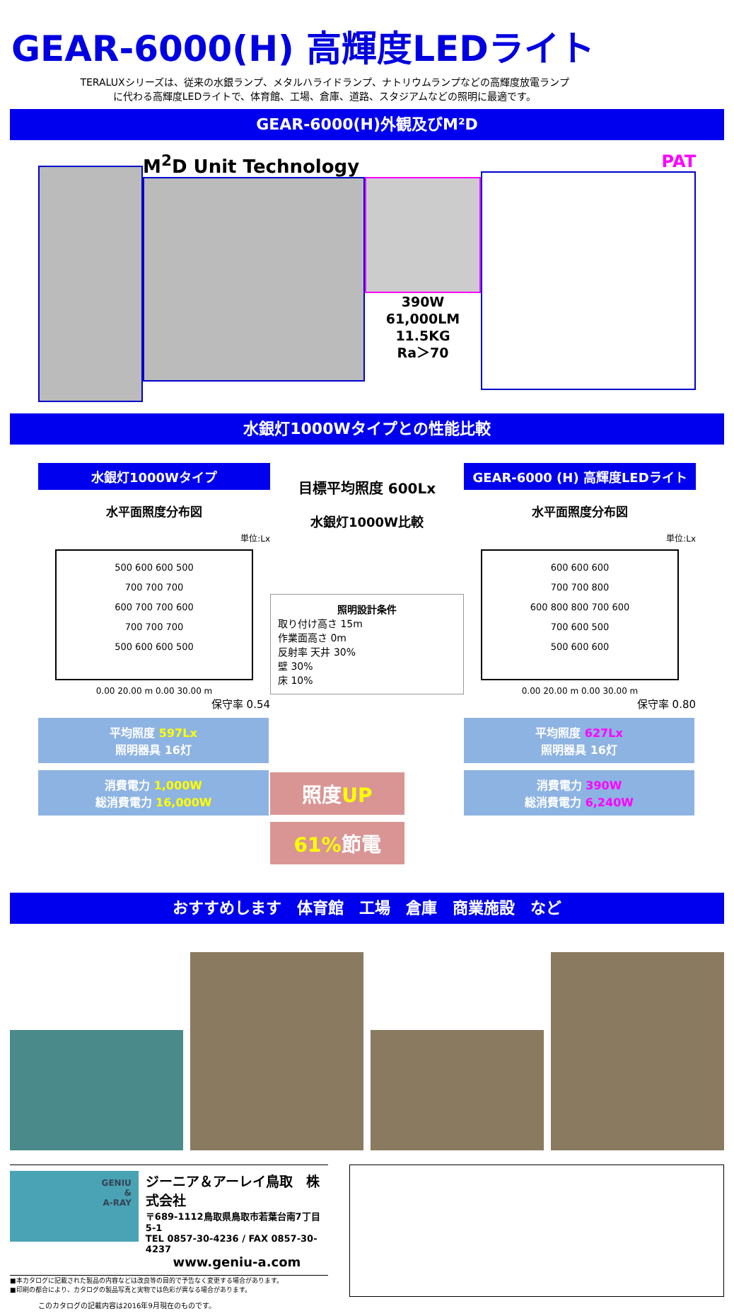GEAR-6000(H) 高輝度LEDライト
TERALUXシリーズは、従来の水銀ランプ、メタルハライドランプ、ナトリウムランプなどの高輝度放電ランプ
に代わる高輝度LEDライトで、体育館、工場、倉庫、道路、スタジアムなどの照明に最適です。
GEAR-6000(H)外観及びM²D
M<sup>2</sup>D Unit Technology
390W
61,000LM
11.5KG
Ra＞70
PAT
水銀灯1000Wタイプとの性能比較
水銀灯1000Wタイプ
水平面照度分布図
単位:Lx
500 600 600 500
700 700 700
600 700 700 600
700 700 700
500 600 600 500
0.00 20.00 m 0.00 30.00 m
保守率 0.54
平均照度 597Lx
照明器具 16灯
消費電力 1,000W
総消費電力 16,000W
目標平均照度 600Lx
水銀灯1000W比較
照明設計条件
取り付け高さ 15m
作業面高さ 0m
反射率 天井 30%
壁 30%
床 10%
照度UP
61% 節電
GEAR-6000 (H) 高輝度LEDライト
水平面照度分布図
単位:Lx
600 600 600
700 700 800
600 800 800 700 600
700 600 500
500 600 600
0.00 20.00 m 0.00 30.00 m
保守率 0.80
平均照度 627Lx
照明器具 16灯
消費電力 390W
総消費電力 6,240W
おすすめします　体育館　工場　倉庫　商業施設　など
GENIU
&
A-RAY
ジーニア＆アーレイ鳥取　株式会社
〒689-1112鳥取県鳥取市若葉台南7丁目5-1
TEL 0857-30-4236 / FAX 0857-30-4237
www.geniu-a.com
■本カタログに記載された製品の内容などは改良等の目的で予告なく変更する場合があります。
■印刷の都合により、カタログの製品写真と実物では色彩が異なる場合があります。
このカタログの記載内容は2016年9月現在のものです。